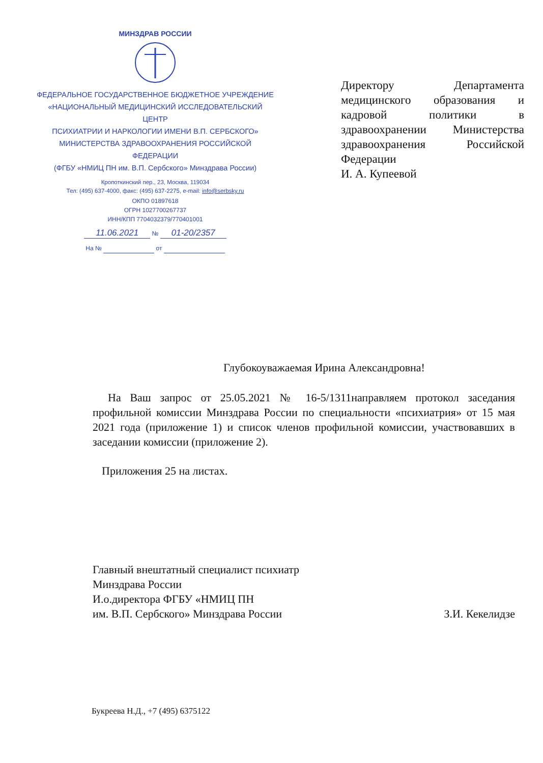МИНЗДРАВ РОССИИ
ФЕДЕРАЛЬНОЕ ГОСУДАРСТВЕННОЕ БЮДЖЕТНОЕ УЧРЕЖДЕНИЕ
«НАЦИОНАЛЬНЫЙ МЕДИЦИНСКИЙ ИССЛЕДОВАТЕЛЬСКИЙ ЦЕНТР
ПСИХИАТРИИ И НАРКОЛОГИИ ИМЕНИ В.П. СЕРБСКОГО»
МИНИСТЕРСТВА ЗДРАВООХРАНЕНИЯ РОССИЙСКОЙ ФЕДЕРАЦИИ
(ФГБУ «НМИЦ ПН им. В.П. Сербского» Минздрава России)
Кропоткинский пер., 23, Москва, 119034
Тел: (495) 637-4000, факс: (495) 637-2275, e-mail: info@serbsky.ru
ОКПО 01897618
ОГРН 1027700267737
ИНН/КПП 7704032379/770401001
11.06.2021 № 01-20/2357
На № от
Директору Департамента медицинского образования и кадровой политики в здравоохранении Министерства здравоохранения Российской Федерации
И. А. Купеевой
Глубокоуважаемая Ирина Александровна!
На Ваш запрос от 25.05.2021 № 16-5/1311направляем протокол заседания профильной комиссии Минздрава России по специальности «психиатрия» от 15 мая 2021 года (приложение 1) и список членов профильной комиссии, участвовавших в заседании комиссии (приложение 2).
Приложения 25 на листах.
Главный внештатный специалист психиатр
Минздрава России
И.о.директора ФГБУ «НМИЦ ПН
им. В.П. Сербского» Минздрава России
З.И. Кекелидзе
Букреева Н.Д., +7 (495) 6375122